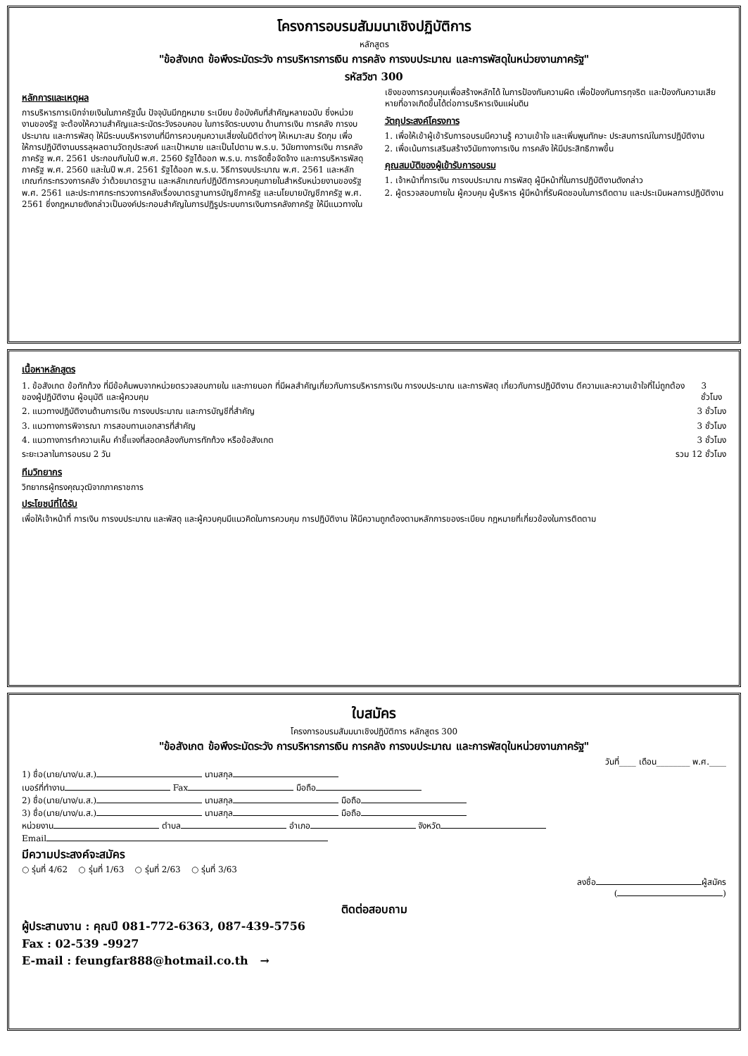โครงการอบรมสัมมนาเชิงปฏิบัติการ
หลักสูตร
"ข้อสังเกต ข้อพึงระมัดระวัง การบริหารการเงิน การคลัง การงบประมาณ และการพัสดุในหน่วยงานภาครัฐ"
รหัสวิชา 300
หลักการและเหตุผล
การบริหารการเบิกจ่ายเงินในภาครัฐนั้น ปัจจุบันมีกฎหมาย ระเบียบ ข้อบังคับที่สำคัญหลายฉบับ ซึ่งหน่วยงานของรัฐ จะต้องให้ความสำคัญและระมัดระวังรอบคอบ ในการจัดระบบงาน ด้านการเงิน การคลัง การงบประมาณ และการพัสดุ ให้มีระบบบริหารงานที่มีการควบคุมความเสี่ยงในมิติต่างๆ ให้เหมาะสม รัดกุม เพื่อให้การปฏิบัติงานบรรลุผลตามวัตถุประสงค์ และเป้าหมาย และเป็นไปตาม พ.ร.บ. วินัยทางการเงิน การคลัง ภาครัฐ พ.ศ. 2561 ประกอบกับในปี พ.ศ. 2560 รัฐได้ออก พ.ร.บ. การจัดซื้อจัดจ้าง และการบริหารพัสดุภาครัฐ พ.ศ. 2560 และในปี พ.ศ. 2561 รัฐได้ออก พ.ร.บ. วิธีการงบประมาณ พ.ศ. 2561 และหลักเกณฑ์กระทรวงการคลัง ว่าด้วยมาตรฐาน และหลักเกณฑ์ปฏิบัติการควบคุมภายในสำหรับหน่วยงานของรัฐ พ.ศ. 2561 และประกาศกระทรวงการคลังเรื่องมาตรฐานการบัญชีภาครัฐ และนโยบายบัญชีภาครัฐ พ.ศ. 2561 ซึ่งกฎหมายดังกล่าวเป็นองค์ประกอบสำคัญในการปฏิรูประบบการเงินการคลังภาครัฐ ให้มีแนวทางในเชิงของการควบคุมเพื่อสร้างหลักได้ ในการป้องกันความผิด เพื่อป้องกันการทุจริต และป้องกันความเสียหายที่อาจเกิดขึ้นได้ต่อการบริหารเงินแผ่นดิน
วัตถุประสงค์โครงการ
1. เพื่อให้เข้าผู้เข้ารับการอบรมมีความรู้ ความเข้าใจ และเพิ่มพูนทักษะ ประสบการณ์ในการปฏิบัติงาน
2. เพื่อเน้นการเสริมสร้างวินัยทางการเงิน การคลัง ให้มีประสิทธิภาพขึ้น
คุณสมบัติของผู้เข้ารับการอบรม
1. เจ้าหน้าที่การเงิน การงบประมาณ การพัสดุ ผู้มีหน้าที่ในการปฏิบัติงานดังกล่าว
2. ผู้ตรวจสอบภายใน ผู้ควบคุม ผู้บริหาร ผู้มีหน้าที่รับผิดชอบในการติดตาม และประเมินผลการปฏิบัติงาน
เนื้อหาหลักสูตร
1. ข้อสังเกต ข้อทักท้วง ที่มีข้อค้นพบจากหน่วยตรวจสอบภายใน และภายนอก ที่มีผลสำคัญเกี่ยวกับการบริหารการเงิน การงบประมาณ และการพัสดุ เกี่ยวกับการปฏิบัติงาน ตีความและความเข้าใจที่ไม่ถูกต้อง ของผู้ปฏิบัติงาน ผู้อนุมัติ และผู้ควบคุม
3 ชั่วโมง
2. แนวทางปฏิบัติงานด้านการเงิน การงบประมาณ และการบัญชีที่สำคัญ
3 ชั่วโมง
3. แนวทางการพิจารณา การสอบทานเอกสารที่สำคัญ
3 ชั่วโมง
4. แนวทางการทำความเห็น คำชี้แจงที่สอดคล้องกับการทักท้วง หรือข้อสังเกต
3 ชั่วโมง
ระยะเวลาในการอบรม 2 วัน รวม 12 ชั่วโมง
ทีมวิทยากร
วิทยากรผู้ทรงคุณวุฒิจากภาคราชการ
ประโยชน์ที่ได้รับ
เพื่อให้เจ้าหน้าที่ การเงิน การงบประมาณ และพัสดุ และผู้ควบคุมมีแนวคิดในการควบคุม การปฏิบัติงาน ให้มีความถูกต้องตามหลักการของระเบียบ กฎหมายที่เกี่ยวข้องในการติดตาม
ใบสมัคร
โครงการอบรมสัมมนาเชิงปฏิบัติการ หลักสูตร 300
"ข้อสังเกต ข้อพึงระมัดระวัง การบริหารการเงิน การคลัง การงบประมาณ และการพัสดุในหน่วยงานภาครัฐ"
วันที่____ เดือน________ พ.ศ.____
1) ชื่อ(นาย/นาง/น.ส.) นามสกุล
เบอร์ที่ทำงาน Fax มือถือ
2) ชื่อ(นาย/นาง/น.ส.) นามสกุล มือถือ
3) ชื่อ(นาย/นาง/น.ส.) นามสกุล มือถือ
หน่วยงาน ตำบล อำเภอ จังหวัด
Email
มีความประสงค์จะสมัคร
○ รุ่นที่ 4/62 ○ รุ่นที่ 1/63 ○ รุ่นที่ 2/63 ○ รุ่นที่ 3/63
ลงชื่อ ผู้สมัคร
( )
ติดต่อสอบถาม
ผู้ประสานงาน : คุณปี 081-772-6363, 087-439-5756
Fax : 02-539 -9927
E-mail : feungfar888@hotmail.co.th →